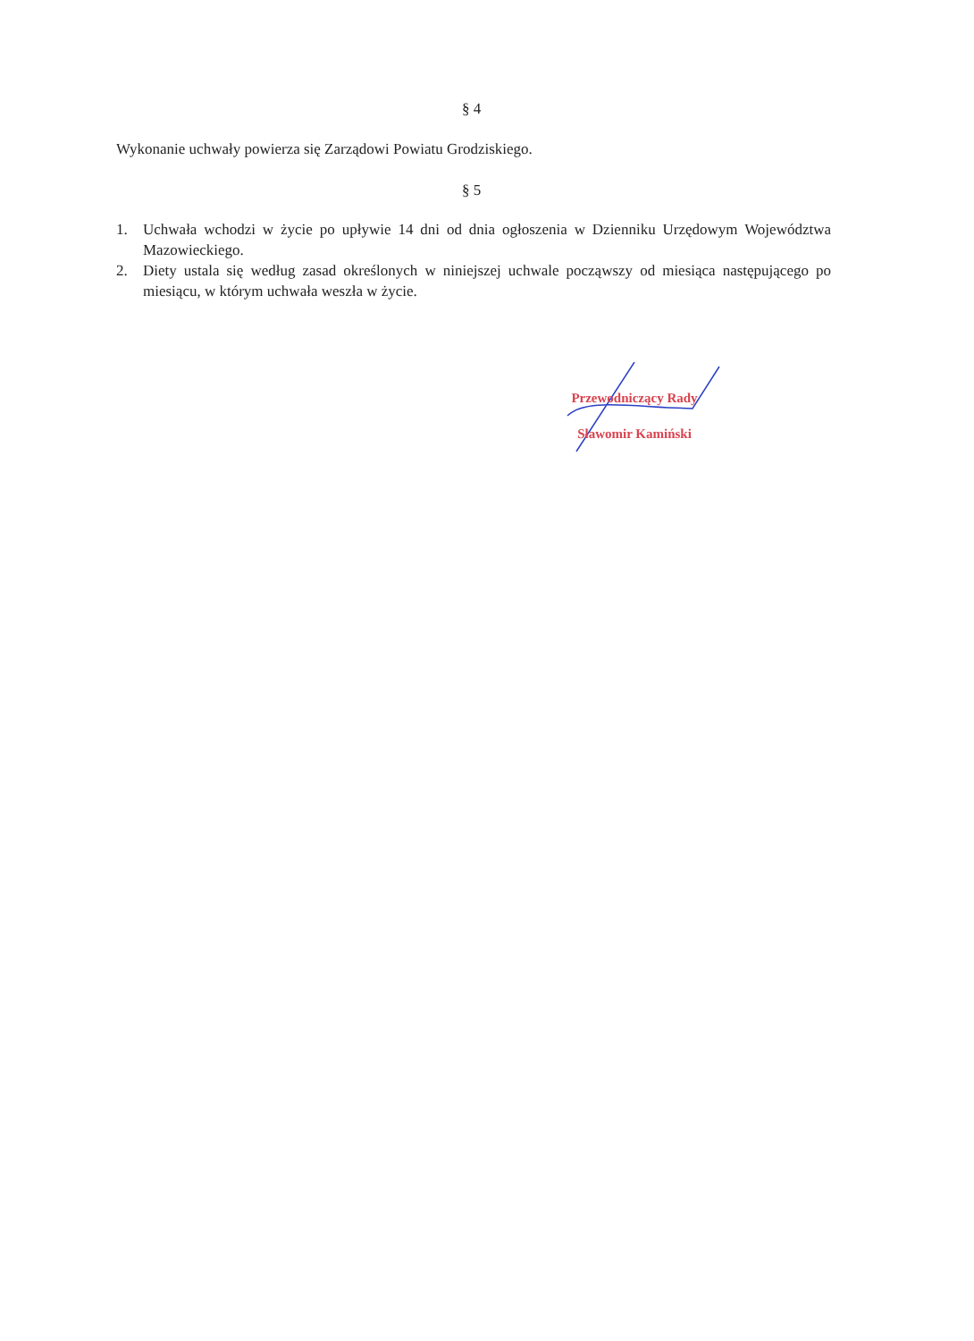§ 4
Wykonanie uchwały powierza się Zarządowi Powiatu Grodziskiego.
§ 5
1. Uchwała wchodzi w życie po upływie 14 dni od dnia ogłoszenia w Dzienniku Urzędowym Województwa Mazowieckiego.
2. Diety ustala się według zasad określonych w niniejszej uchwale począwszy od miesiąca następującego po miesiącu, w którym uchwała weszła w życie.
Przewodniczący Rady
Sławomir Kamiński